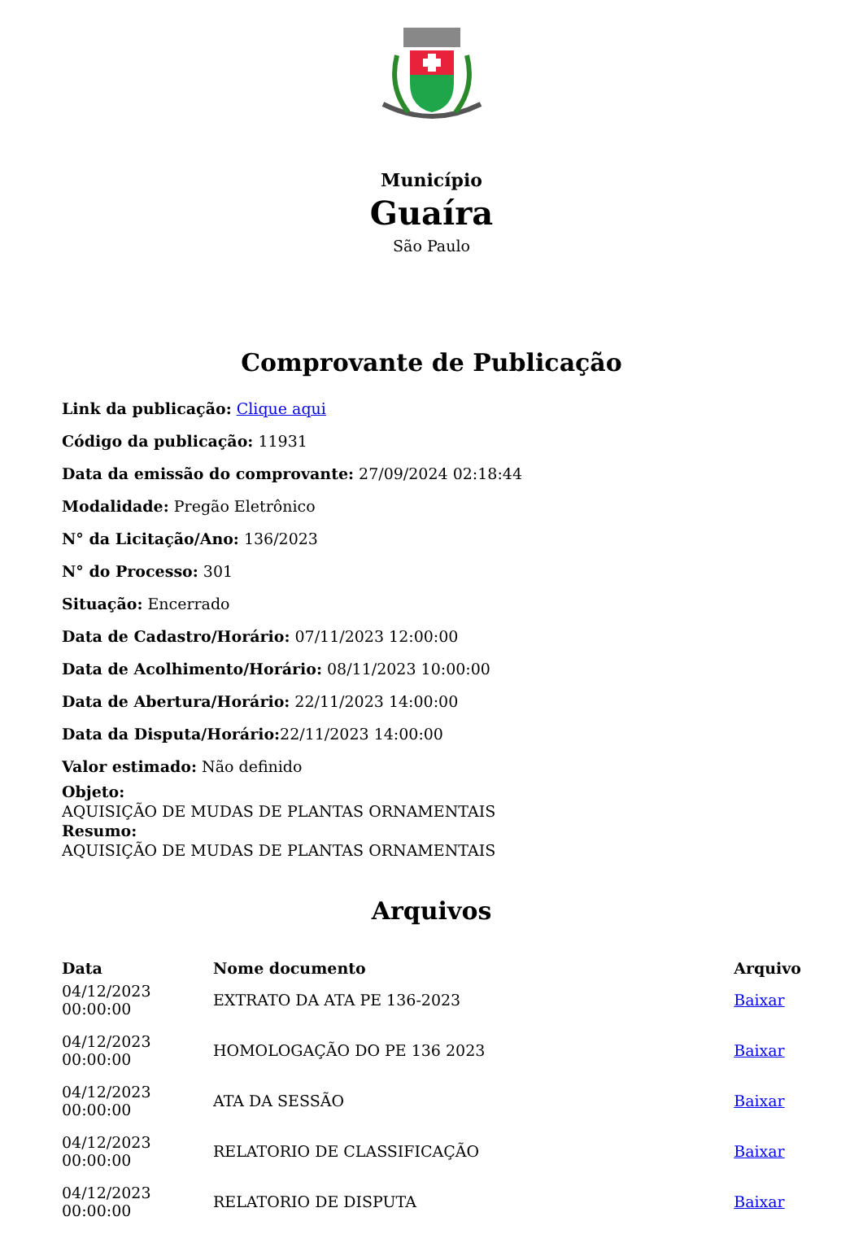Município
Guaíra
São Paulo
Comprovante de Publicação
Link da publicação: Clique aqui
Código da publicação: 11931
Data da emissão do comprovante: 27/09/2024 02:18:44
Modalidade: Pregão Eletrônico
N° da Licitação/Ano: 136/2023
N° do Processo: 301
Situação: Encerrado
Data de Cadastro/Horário: 07/11/2023 12:00:00
Data de Acolhimento/Horário: 08/11/2023 10:00:00
Data de Abertura/Horário: 22/11/2023 14:00:00
Data da Disputa/Horário: 22/11/2023 14:00:00
Valor estimado: Não definido
Objeto:
AQUISIÇÃO DE MUDAS DE PLANTAS ORNAMENTAIS
Resumo:
AQUISIÇÃO DE MUDAS DE PLANTAS ORNAMENTAIS
Arquivos
| Data | Nome documento | Arquivo |
| --- | --- | --- |
| 04/12/2023 00:00:00 | EXTRATO DA ATA PE 136-2023 | Baixar |
| 04/12/2023 00:00:00 | HOMOLOGAÇÃO DO PE 136 2023 | Baixar |
| 04/12/2023 00:00:00 | ATA DA SESSÃO | Baixar |
| 04/12/2023 00:00:00 | RELATORIO DE CLASSIFICAÇÃO | Baixar |
| 04/12/2023 00:00:00 | RELATORIO DE DISPUTA | Baixar |